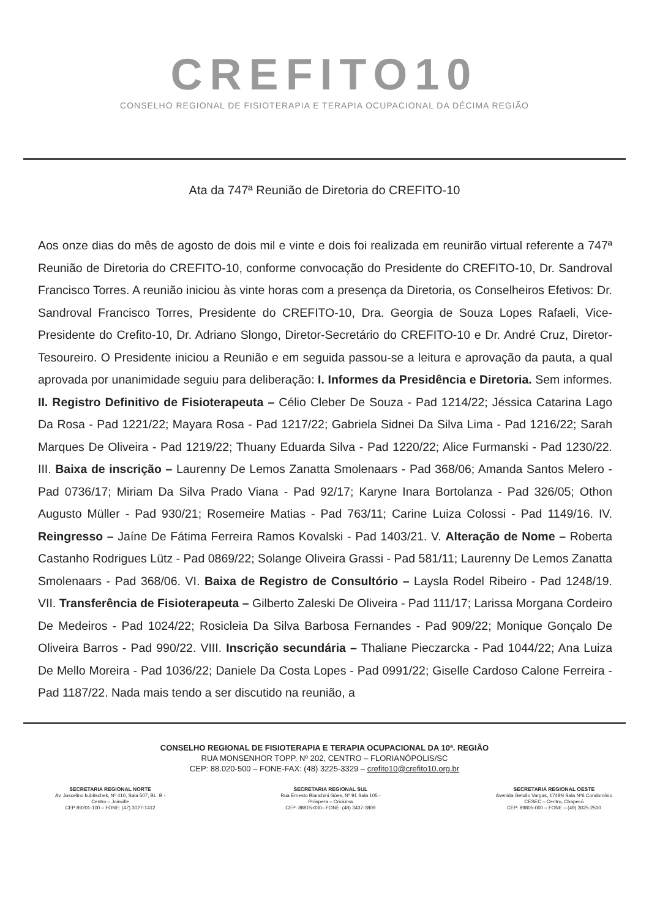CREFITO10
CONSELHO REGIONAL DE FISIOTERAPIA E TERAPIA OCUPACIONAL DA DÉCIMA REGIÃO
Ata da 747ª Reunião de Diretoria do CREFITO-10
Aos onze dias do mês de agosto de dois mil e vinte e dois foi realizada em reunirão virtual referente a 747ª Reunião de Diretoria do CREFITO-10, conforme convocação do Presidente do CREFITO-10, Dr. Sandroval Francisco Torres. A reunião iniciou às vinte horas com a presença da Diretoria, os Conselheiros Efetivos: Dr. Sandroval Francisco Torres, Presidente do CREFITO-10, Dra. Georgia de Souza Lopes Rafaeli, Vice-Presidente do Crefito-10, Dr. Adriano Slongo, Diretor-Secretário do CREFITO-10 e Dr. André Cruz, Diretor-Tesoureiro. O Presidente iniciou a Reunião e em seguida passou-se a leitura e aprovação da pauta, a qual aprovada por unanimidade seguiu para deliberação: I. Informes da Presidência e Diretoria. Sem informes. II. Registro Definitivo de Fisioterapeuta – Célio Cleber De Souza - Pad 1214/22; Jéssica Catarina Lago Da Rosa - Pad 1221/22; Mayara Rosa - Pad 1217/22; Gabriela Sidnei Da Silva Lima - Pad 1216/22; Sarah Marques De Oliveira - Pad 1219/22; Thuany Eduarda Silva - Pad 1220/22; Alice Furmanski - Pad 1230/22. III. Baixa de inscrição – Laurenny De Lemos Zanatta Smolenaars - Pad 368/06; Amanda Santos Melero - Pad 0736/17; Miriam Da Silva Prado Viana - Pad 92/17; Karyne Inara Bortolanza - Pad 326/05; Othon Augusto Müller - Pad 930/21; Rosemeire Matias - Pad 763/11; Carine Luiza Colossi - Pad 1149/16. IV. Reingresso – Jaíne De Fátima Ferreira Ramos Kovalski - Pad 1403/21. V. Alteração de Nome – Roberta Castanho Rodrigues Lütz - Pad 0869/22; Solange Oliveira Grassi - Pad 581/11; Laurenny De Lemos Zanatta Smolenaars - Pad 368/06. VI. Baixa de Registro de Consultório – Laysla Rodel Ribeiro - Pad 1248/19. VII. Transferência de Fisioterapeuta – Gilberto Zaleski De Oliveira - Pad 111/17; Larissa Morgana Cordeiro De Medeiros - Pad 1024/22; Rosicleia Da Silva Barbosa Fernandes - Pad 909/22; Monique Gonçalo De Oliveira Barros - Pad 990/22. VIII. Inscrição secundária – Thaliane Pieczarcka - Pad 1044/22; Ana Luiza De Mello Moreira - Pad 1036/22; Daniele Da Costa Lopes - Pad 0991/22; Giselle Cardoso Calone Ferreira - Pad 1187/22. Nada mais tendo a ser discutido na reunião, a
CONSELHO REGIONAL DE FISIOTERAPIA E TERAPIA OCUPACIONAL DA 10ª. REGIÃO
RUA MONSENHOR TOPP, Nº 202, CENTRO – FLORIANÓPOLIS/SC
CEP: 88.020-500 – FONE-FAX: (48) 3225-3329 – crefito10@crefito10.org.br
SECRETARIA REGIONAL NORTE
Av. Juscelino kubitschek, Nº 410, Sala 507, BL. B -
Centro – Joinville
CEP 89201-100 – FONE: (47) 3027-1412
SECRETARIA REGIONAL SUL
Rua Ernesto Bianchini Góes, Nº 91 Sala 105 -
Próspera – Criciúma
CEP: 88815-030– FONE: (48) 3437-3809
SECRETARIA REGIONAL OESTE
Avenida Getulio Vargas, 1748N Sala Nº6 Condomínio
CESEC – Centro, Chapecó
CEP: 89805-000 – FONE – (49) 3025-2510